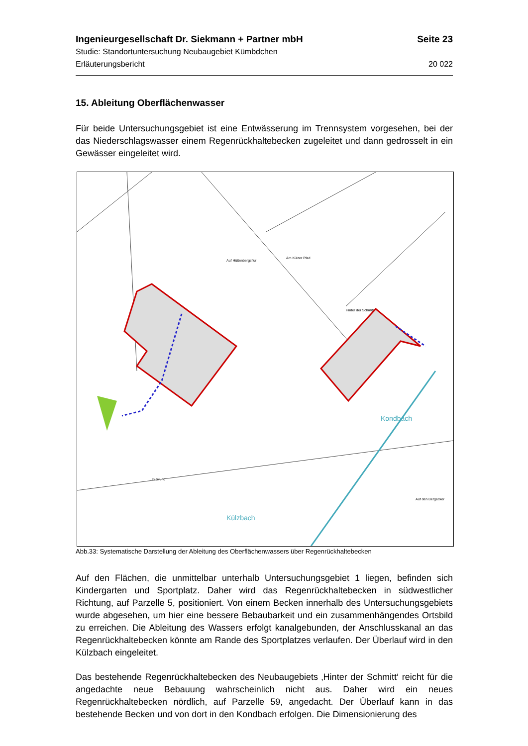Ingenieurgesellschaft Dr. Siekmann + Partner mbH Seite 23
Studie: Standortuntersuchung Neubaugebiet Kümbdchen
Erläuterungsbericht 20 022
15. Ableitung Oberflächenwasser
Für beide Untersuchungsgebiet ist eine Entwässerung im Trennsystem vorgesehen, bei der das Niederschlagswasser einem Regenrückhaltebecken zugeleitet und dann gedrosselt in ein Gewässer eingeleitet wird.
Kondbach
Külzbach
Auf Hüttenbergsflur
Am Külzer Pfad
Hinter der Schmitt
In Grund
Auf den Bergacker
Abb.33: Systematische Darstellung der Ableitung des Oberflächenwassers über Regenrückhaltebecken
Auf den Flächen, die unmittelbar unterhalb Untersuchungsgebiet 1 liegen, befinden sich Kindergarten und Sportplatz. Daher wird das Regenrückhaltebecken in südwestlicher Richtung, auf Parzelle 5, positioniert. Von einem Becken innerhalb des Untersuchungsgebiets wurde abgesehen, um hier eine bessere Bebaubarkeit und ein zusammenhängendes Ortsbild zu erreichen. Die Ableitung des Wassers erfolgt kanalgebunden, der Anschlusskanal an das Regenrückhaltebecken könnte am Rande des Sportplatzes verlaufen. Der Überlauf wird in den Külzbach eingeleitet.
Das bestehende Regenrückhaltebecken des Neubaugebiets ‚Hinter der Schmitt‘ reicht für die angedachte neue Bebauung wahrscheinlich nicht aus. Daher wird ein neues Regenrückhaltebecken nördlich, auf Parzelle 59, angedacht. Der Überlauf kann in das bestehende Becken und von dort in den Kondbach erfolgen. Die Dimensionierung des